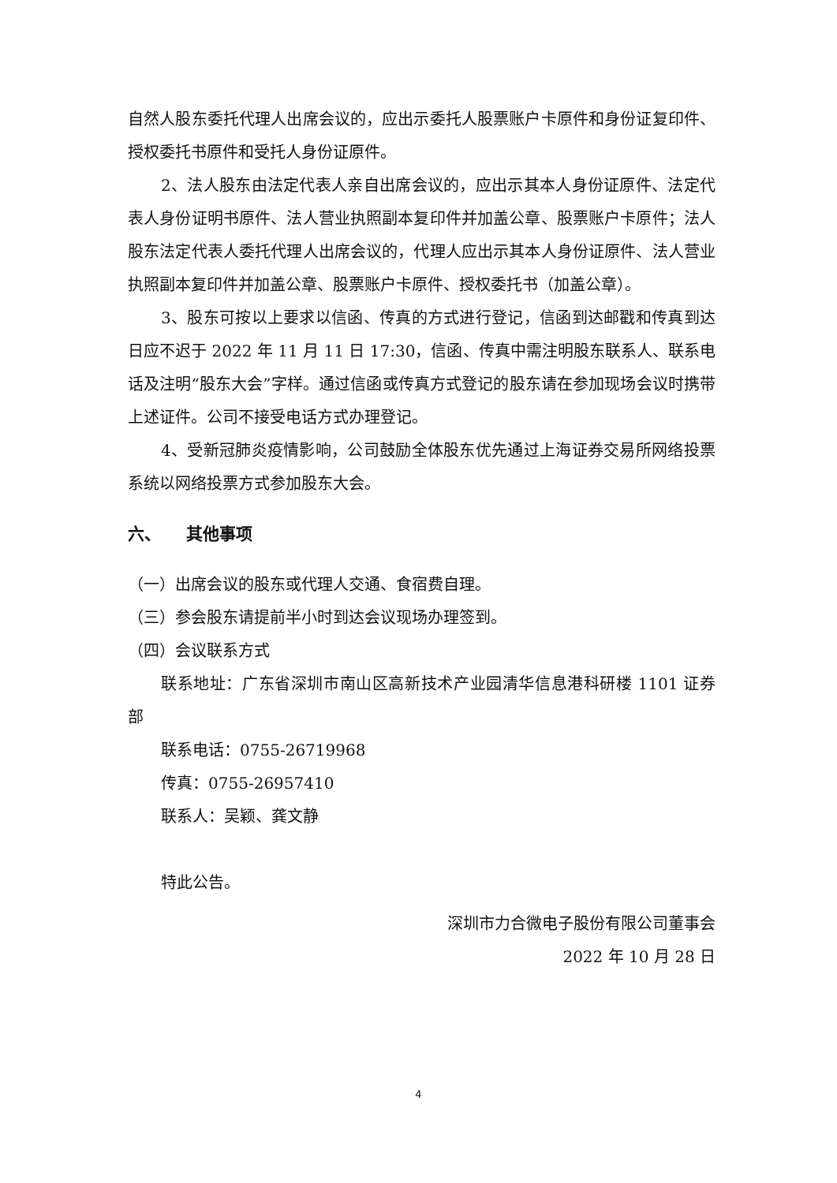自然人股东委托代理人出席会议的，应出示委托人股票账户卡原件和身份证复印件、授权委托书原件和受托人身份证原件。
2、法人股东由法定代表人亲自出席会议的，应出示其本人身份证原件、法定代表人身份证明书原件、法人营业执照副本复印件并加盖公章、股票账户卡原件；法人股东法定代表人委托代理人出席会议的，代理人应出示其本人身份证原件、法人营业执照副本复印件并加盖公章、股票账户卡原件、授权委托书（加盖公章）。
3、股东可按以上要求以信函、传真的方式进行登记，信函到达邮戳和传真到达日应不迟于 2022 年 11 月 11 日 17:30，信函、传真中需注明股东联系人、联系电话及注明“股东大会”字样。通过信函或传真方式登记的股东请在参加现场会议时携带上述证件。公司不接受电话方式办理登记。
4、受新冠肺炎疫情影响，公司鼓励全体股东优先通过上海证券交易所网络投票系统以网络投票方式参加股东大会。
六、　　其他事项
（一）出席会议的股东或代理人交通、食宿费自理。
（三）参会股东请提前半小时到达会议现场办理签到。
（四）会议联系方式
联系地址：广东省深圳市南山区高新技术产业园清华信息港科研楼 1101 证券部
联系电话：0755-26719968
传真：0755-26957410
联系人：吴颖、龚文静
特此公告。
深圳市力合微电子股份有限公司董事会
2022 年 10 月 28 日
4